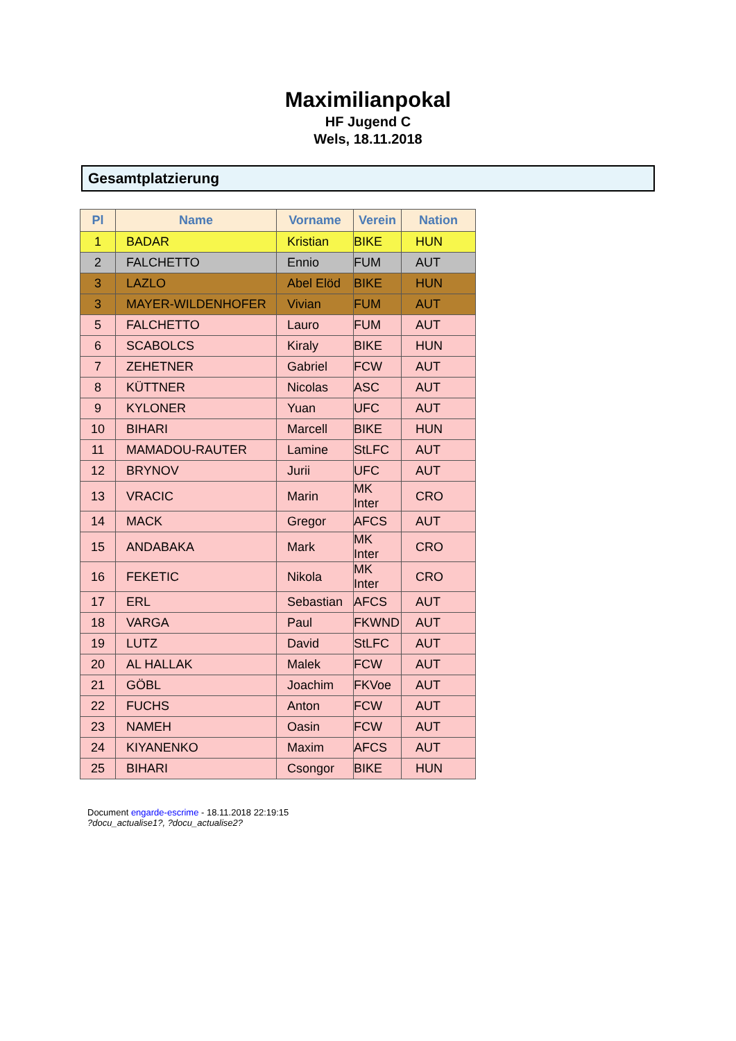Maximilianpokal
HF Jugend C
Wels, 18.11.2018
Gesamtplatzierung
| Pl | Name | Vorname | Verein | Nation |
| --- | --- | --- | --- | --- |
| 1 | BADAR | Kristian | BIKE | HUN |
| 2 | FALCHETTO | Ennio | FUM | AUT |
| 3 | LAZLO | Abel Elöd | BIKE | HUN |
| 3 | MAYER-WILDENHOFER | Vivian | FUM | AUT |
| 5 | FALCHETTO | Lauro | FUM | AUT |
| 6 | SCABOLCS | Kiraly | BIKE | HUN |
| 7 | ZEHETNER | Gabriel | FCW | AUT |
| 8 | KÜTTNER | Nicolas | ASC | AUT |
| 9 | KYLONER | Yuan | UFC | AUT |
| 10 | BIHARI | Marcell | BIKE | HUN |
| 11 | MAMADOU-RAUTER | Lamine | StLFC | AUT |
| 12 | BRYNOV | Jurii | UFC | AUT |
| 13 | VRACIC | Marin | MK Inter | CRO |
| 14 | MACK | Gregor | AFCS | AUT |
| 15 | ANDABAKA | Mark | MK Inter | CRO |
| 16 | FEKETIC | Nikola | MK Inter | CRO |
| 17 | ERL | Sebastian | AFCS | AUT |
| 18 | VARGA | Paul | FKWND | AUT |
| 19 | LUTZ | David | StLFC | AUT |
| 20 | AL HALLAK | Malek | FCW | AUT |
| 21 | GÖBL | Joachim | FKVoe | AUT |
| 22 | FUCHS | Anton | FCW | AUT |
| 23 | NAMEH | Oasin | FCW | AUT |
| 24 | KIYANENKO | Maxim | AFCS | AUT |
| 25 | BIHARI | Csongor | BIKE | HUN |
Document engarde-escrime - 18.11.2018 22:19:15
?docu_actualise1?, ?docu_actualise2?